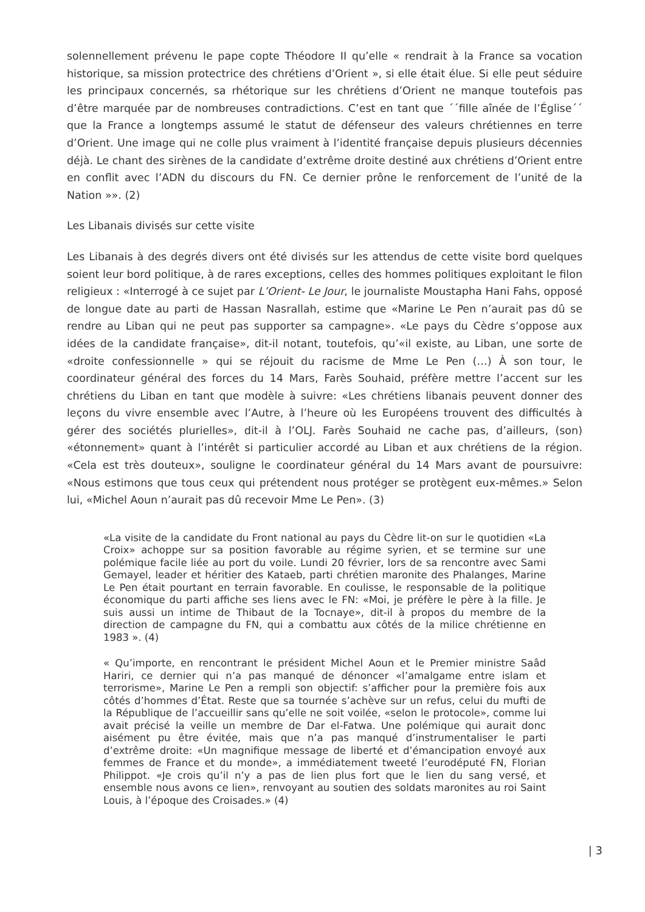solennellement prévenu le pape copte Théodore II qu’elle « rendrait à la France sa vocation historique, sa mission protectrice des chrétiens d’Orient », si elle était élue. Si elle peut séduire les principaux concernés, sa rhétorique sur les chrétiens d’Orient ne manque toutefois pas d’être marquée par de nombreuses contradictions. C’est en tant que ´´fille aînée de l’Église´´ que la France a longtemps assumé le statut de défenseur des valeurs chrétiennes en terre d’Orient. Une image qui ne colle plus vraiment à l’identité française depuis plusieurs décennies déjà. Le chant des sirènes de la candidate d’extrême droite destiné aux chrétiens d’Orient entre en conflit avec l’ADN du discours du FN. Ce dernier prône le renforcement de l’unité de la Nation »». (2)
Les Libanais divisés sur cette visite
Les Libanais à des degrés divers ont été divisés sur les attendus de cette visite bord quelques soient leur bord politique, à de rares exceptions, celles des hommes politiques exploitant le filon religieux : «Interrogé à ce sujet par L’Orient- Le Jour, le journaliste Moustapha Hani Fahs, opposé de longue date au parti de Hassan Nasrallah, estime que «Marine Le Pen n’aurait pas dû se rendre au Liban qui ne peut pas supporter sa campagne». «Le pays du Cèdre s’oppose aux idées de la candidate française», dit-il notant, toutefois, qu’«il existe, au Liban, une sorte de «droite confessionnelle » qui se réjouit du racisme de Mme Le Pen (…) À son tour, le coordinateur général des forces du 14 Mars, Farès Souhaid, préfère mettre l’accent sur les chrétiens du Liban en tant que modèle à suivre: «Les chrétiens libanais peuvent donner des leçons du vivre ensemble avec l’Autre, à l’heure où les Européens trouvent des difficultés à gérer des sociétés plurielles», dit-il à l’OLJ. Farès Souhaid ne cache pas, d’ailleurs, (son) «étonnement» quant à l’intérêt si particulier accordé au Liban et aux chrétiens de la région. «Cela est très douteux», souligne le coordinateur général du 14 Mars avant de poursuivre: «Nous estimons que tous ceux qui prétendent nous protéger se protègent eux-mêmes.» Selon lui, «Michel Aoun n’aurait pas dû recevoir Mme Le Pen». (3)
«La visite de la candidate du Front national au pays du Cèdre lit-on sur le quotidien «La Croix» achoppe sur sa position favorable au régime syrien, et se termine sur une polémique facile liée au port du voile. Lundi 20 février, lors de sa rencontre avec Sami Gemayel, leader et héritier des Kataeb, parti chrétien maronite des Phalanges, Marine Le Pen était pourtant en terrain favorable. En coulisse, le responsable de la politique économique du parti affiche ses liens avec le FN: «Moi, je préfère le père à la fille. Je suis aussi un intime de Thibaut de la Tocnaye», dit-il à propos du membre de la direction de campagne du FN, qui a combattu aux côtés de la milice chrétienne en 1983 ». (4)
« Qu’importe, en rencontrant le président Michel Aoun et le Premier ministre Saâd Hariri, ce dernier qui n’a pas manqué de dénoncer «l’amalgame entre islam et terrorisme», Marine Le Pen a rempli son objectif: s’afficher pour la première fois aux côtés d’hommes d’État. Reste que sa tournée s’achève sur un refus, celui du mufti de la République de l’accueillir sans qu’elle ne soit voilée, «selon le protocole», comme lui avait précisé la veille un membre de Dar el-Fatwa. Une polémique qui aurait donc aisément pu être évitée, mais que n’a pas manqué d’instrumentaliser le parti d’extrême droite: «Un magnifique message de liberté et d’émancipation envoyé aux femmes de France et du monde», a immédiatement tweeté l’eurodéputé FN, Florian Philippot. «Je crois qu’il n’y a pas de lien plus fort que le lien du sang versé, et ensemble nous avons ce lien», renvoyant au soutien des soldats maronites au roi Saint Louis, à l’époque des Croisades.» (4)
| 3